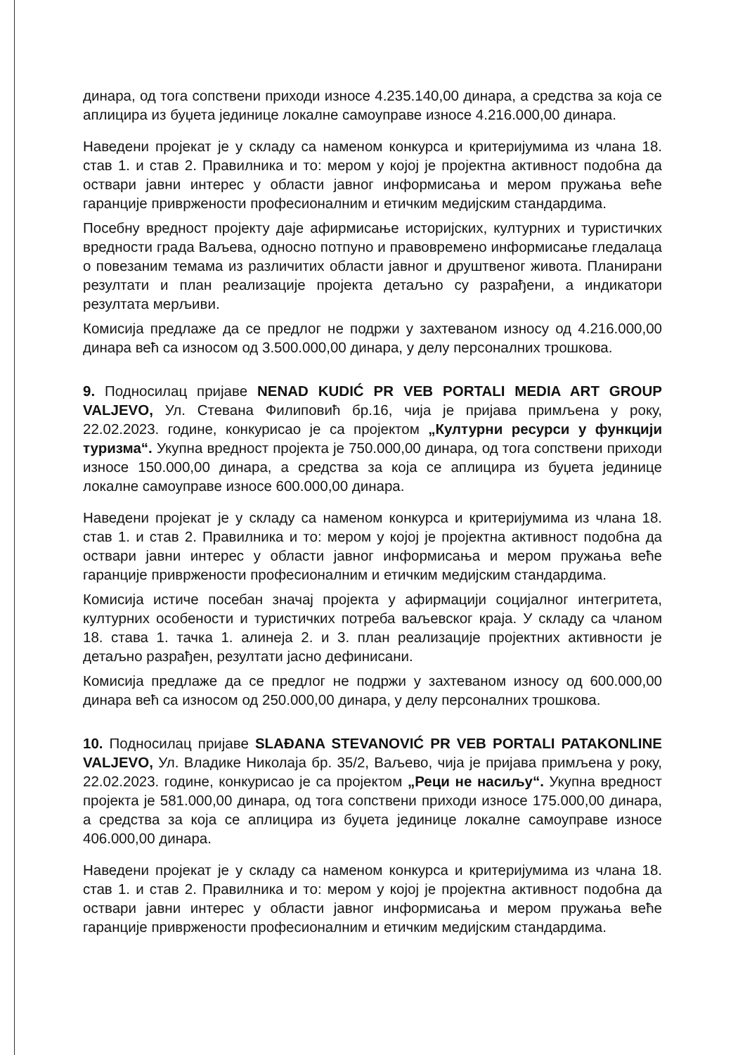динара, од тога сопствени приходи износе 4.235.140,00 динара, а средства за која се аплицира из буџета јединице локалне самоуправе износе 4.216.000,00 динара.
Наведени пројекат је у складу са наменом конкурса и критеријумима из члана 18. став 1. и став 2. Правилника и то: мером у којој је пројектна активност подобна да оствари јавни интерес у области јавног информисања и мером пружања веће гаранције привржености професионалним и етичким медијским стандардима.
Посебну вредност пројекту даје афирмисање историјских, културних и туристичких вредности града Ваљева, односно потпуно и правовремено информисање гледалаца о повезаним темама из различитих области јавног и друштвеног живота. Планирани резултати и план реализације пројекта детаљно су разрађени, а индикатори резултата мерљиви.
Комисија предлаже да се предлог не подржи у захтеваном износу од 4.216.000,00 динара већ са износом од 3.500.000,00 динара, у делу персоналних трошкова.
9. Подносилац пријаве NENAD KUDIĆ PR VEB PORTALI MEDIA ART GROUP VALJEVO, Ул. Стевана Филиповић бр.16, чија је пријава примљена у року, 22.02.2023. године, конкурисао је са пројектом „Културни ресурси у функцији туризма“. Укупна вредност пројекта је 750.000,00 динара, од тога сопствени приходи износе 150.000,00 динара, а средства за која се аплицира из буџета јединице локалне самоуправе износе 600.000,00 динара.
Наведени пројекат је у складу са наменом конкурса и критеријумима из члана 18. став 1. и став 2. Правилника и то: мером у којој је пројектна активност подобна да оствари јавни интерес у области јавног информисања и мером пружања веће гаранције привржености професионалним и етичким медијским стандардима.
Комисија истиче посебан значај пројекта у афирмацији социјалног интегритета, културних особености и туристичких потреба ваљевског краја. У складу са чланом 18. става 1. тачка 1. алинеја 2. и 3. план реализације пројектних активности је детаљно разрађен, резултати јасно дефинисани.
Комисија предлаже да се предлог не подржи у захтеваном износу од 600.000,00 динара већ са износом од 250.000,00 динара, у делу персоналних трошкова.
10. Подносилац пријаве SLAĐANA STEVANOVIĆ PR VEB PORTALI PATAKONLINE VALJEVO, Ул. Владике Николаја бр. 35/2, Ваљево, чија је пријава примљена у року, 22.02.2023. године, конкурисао је са пројектом „Реци не насиљу“. Укупна вредност пројекта је 581.000,00 динара, од тога сопствени приходи износе 175.000,00 динара, а средства за која се аплицира из буџета јединице локалне самоуправе износе 406.000,00 динара.
Наведени пројекат је у складу са наменом конкурса и критеријумима из члана 18. став 1. и став 2. Правилника и то: мером у којој је пројектна активност подобна да оствари јавни интерес у области јавног информисања и мером пружања веће гаранције привржености професионалним и етичким медијским стандардима.